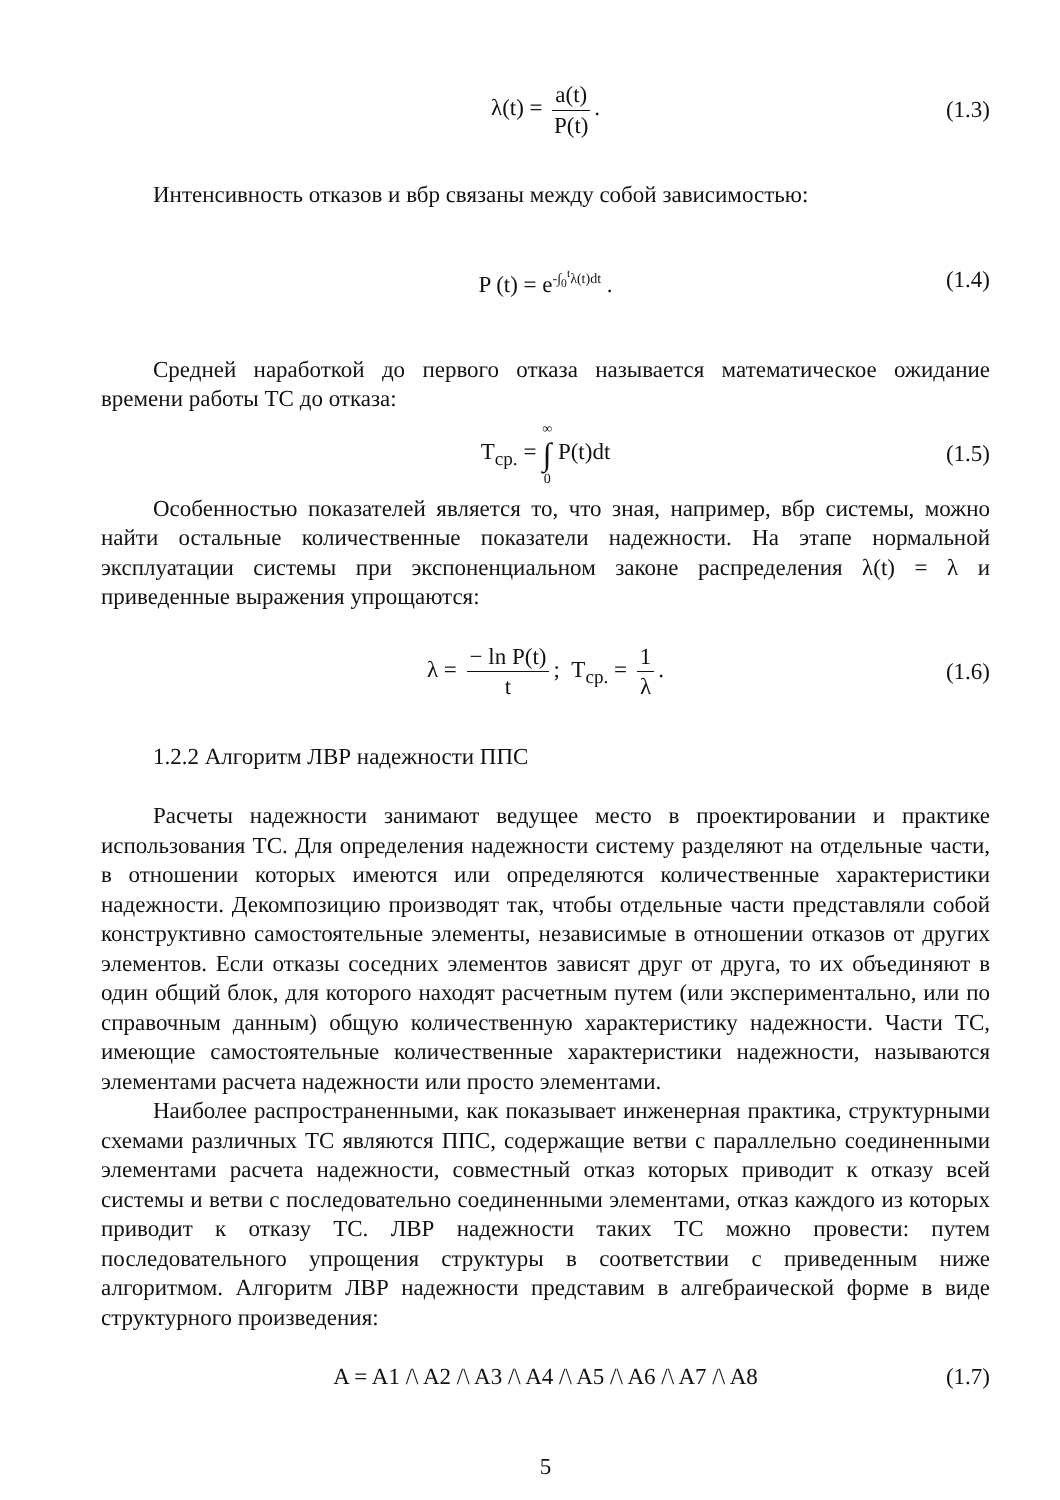λ(t) = a(t) P(t). (1.3)
Интенсивность отказов и вбр связаны между собой зависимостью:
P (t) = e<sup>-∫<sub>0</sub><sup>t</sup>λ(t)dt</sup> . (1.4)
Средней наработкой до первого отказа называется математическое ожидание времени работы ТС до отказа:
T<sub>ср.</sub> = ∞ ∫ 0 P(t)dt (1.5)
Особенностью показателей является то, что зная, например, вбр системы, можно найти остальные количественные показатели надежности. На этапе нормальной эксплуатации системы при экспоненциальном законе распределения λ(t) = λ и приведенные выражения упрощаются:
λ = − ln P(t) t; T<sub>ср.</sub> = 1 λ. (1.6)
1.2.2 Алгоритм ЛВР надежности ППС
Расчеты надежности занимают ведущее место в проектировании и практике использования ТС. Для определения надежности систему разделяют на отдельные части, в отношении которых имеются или определяются количественные характеристики надежности. Декомпозицию производят так, чтобы отдельные части представляли собой конструктивно самостоятельные элементы, независимые в отношении отказов от других элементов. Если отказы соседних элементов зависят друг от друга, то их объединяют в один общий блок, для которого находят расчетным путем (или экспериментально, или по справочным данным) общую количественную характеристику надежности. Части ТС, имеющие самостоятельные количественные характеристики надежности, называются элементами расчета надежности или просто элементами.
Наиболее распространенными, как показывает инженерная практика, структурными схемами различных ТС являются ППС, содержащие ветви с параллельно соединенными элементами расчета надежности, совместный отказ которых приводит к отказу всей системы и ветви с последовательно соединенными элементами, отказ каждого из которых приводит к отказу ТС. ЛВР надежности таких ТС можно провести: путем последовательного упрощения структуры в соответствии с приведенным ниже алгоритмом. Алгоритм ЛВР надежности представим в алгебраической форме в виде структурного произведения:
A = A1 /\ A2 /\ A3 /\ A4 /\ A5 /\ A6 /\ A7 /\ A8 (1.7)
5